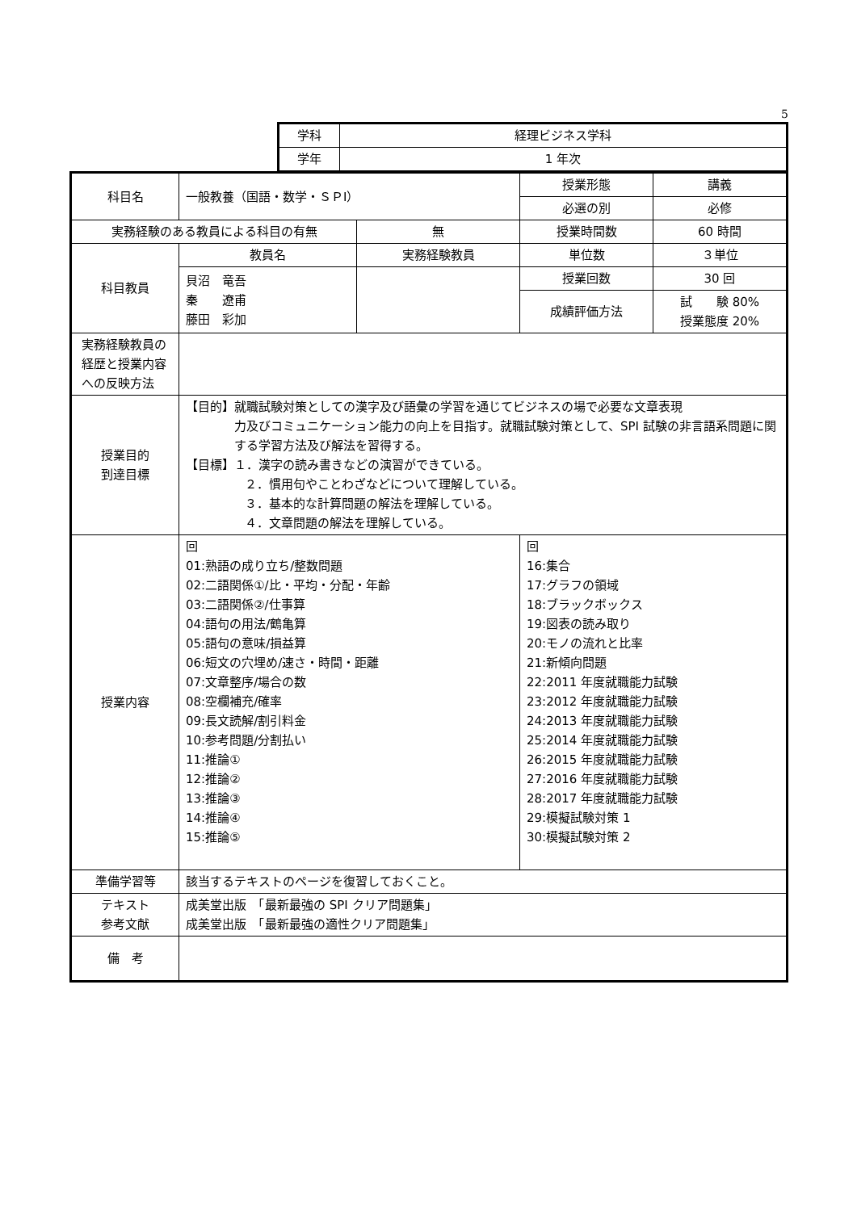5
| 学科 | 経理ビジネス学科 |
| 学年 | 1 年次 |
| 科目名 | 一般教養（国語・数学・ＳＰI） | | 授業形態 | 講義 |
| | | | 必選の別 | 必修 |
| 実務経験のある教員による科目の有無 | | 無 | 授業時間数 | 60 時間 |
| 科目教員 | 教員名 | 実務経験教員 | 単位数 | ３単位 |
| | 貝沼 竜吾 秦 遼甫 藤田 彩加 | | 授業回数 | 30 回 |
| | | | 成績評価方法 | 試 験 80% 授業態度 20% |
| 実務経験教員の経歴と授業内容への反映方法 | | | | |
| 授業目的 到達目標 | 【目的】就職試験対策としての漢字及び語彙の学習を通じてビジネスの場で必要な文章表現 力及びコミュニケーション能力の向上を目指す。就職試験対策として、SPI 試験の非言語系問題に関する学習方法及び解法を習得する。 【目標】１．漢字の読み書きなどの演習ができている。 ２．慣用句やことわざなどについて理解している。 ３．基本的な計算問題の解法を理解している。 ４．文章問題の解法を理解している。 | | | |
| 授業内容 | 回 01:熟語の成り立ち/整数問題 02:二語関係①/比・平均・分配・年齢 03:二語関係②/仕事算 04:語句の用法/鶴亀算 05:語句の意味/損益算 06:短文の穴埋め/速さ・時間・距離 07:文章整序/場合の数 08:空欄補充/確率 09:長文読解/割引料金 10:参考問題/分割払い 11:推論① 12:推論② 13:推論③ 14:推論④ 15:推論⑤ | | 回 16:集合 17:グラフの領域 18:ブラックボックス 19:図表の読み取り 20:モノの流れと比率 21:新傾向問題 22:2011 年度就職能力試験 23:2012 年度就職能力試験 24:2013 年度就職能力試験 25:2014 年度就職能力試験 26:2015 年度就職能力試験 27:2016 年度就職能力試験 28:2017 年度就職能力試験 29:模擬試験対策 1 30:模擬試験対策 2 | |
| 準備学習等 | 該当するテキストのページを復習しておくこと。 | | | |
| テキスト 参考文献 | 成美堂出版 「最新最強の SPI クリア問題集」 成美堂出版 「最新最強の適性クリア問題集」 | | | |
| 備 考 | | | | |